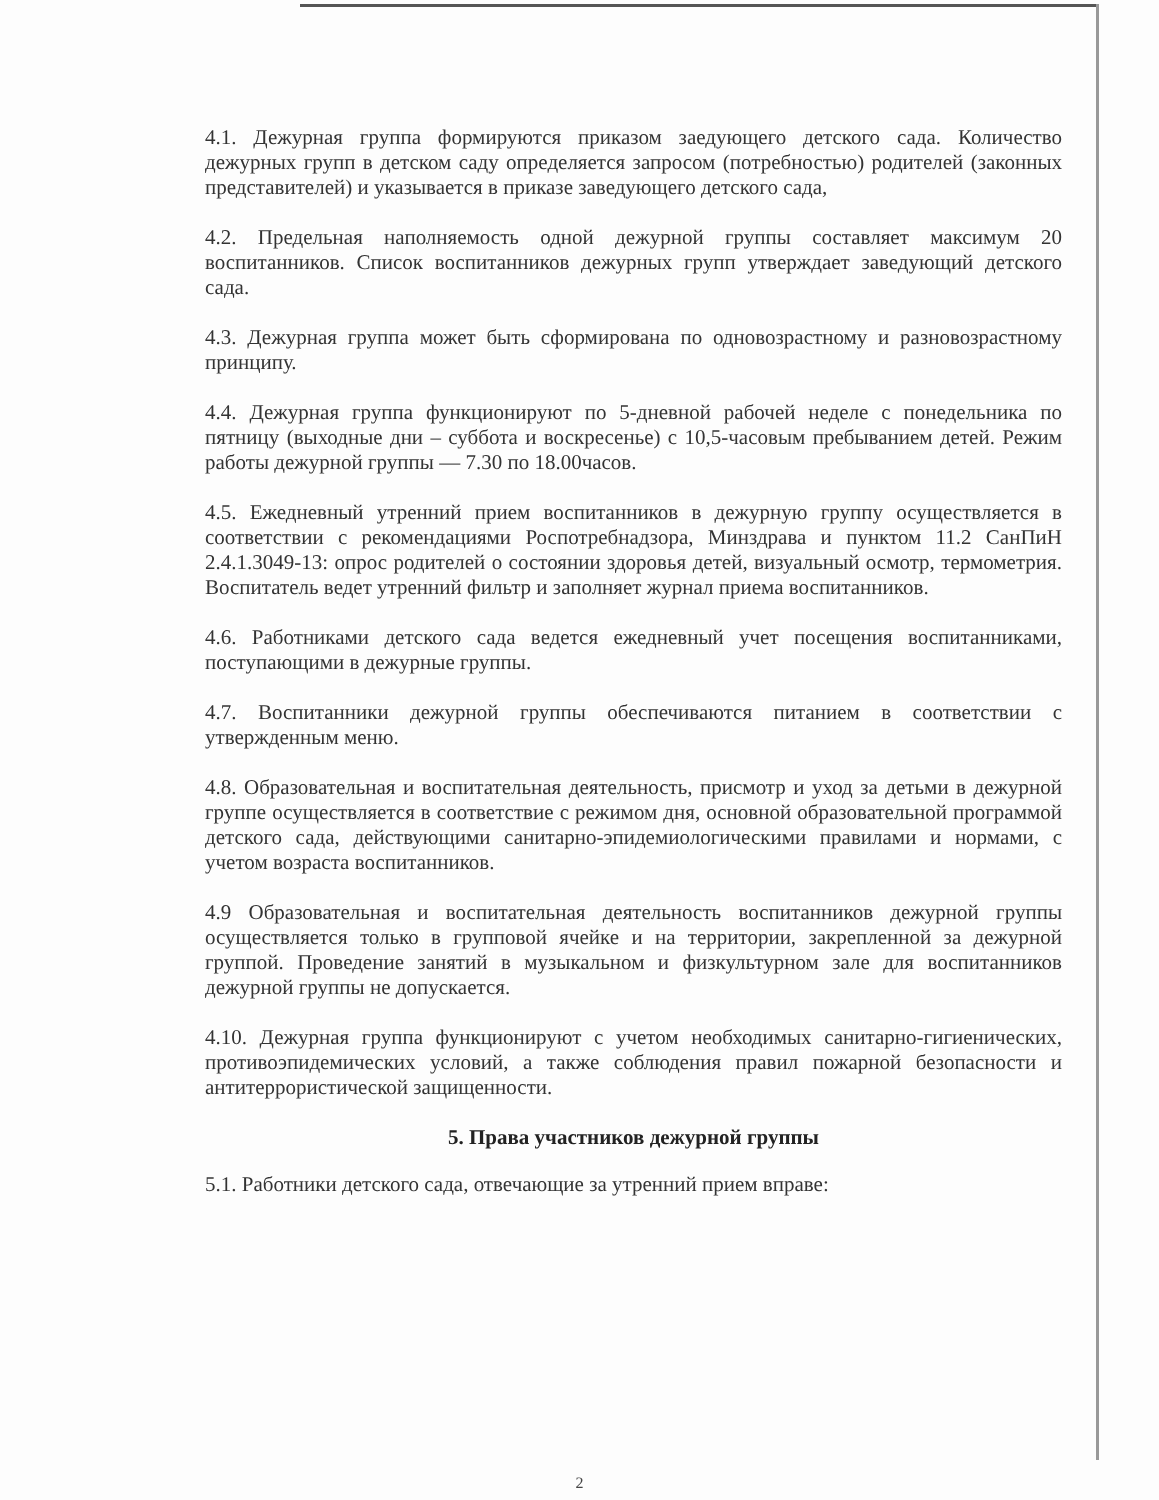4.1. Дежурная группа формируются приказом заедующего детского сада. Количество дежурных групп в детском саду определяется запросом (потребностью) родителей (законных представителей) и указывается в приказе заведующего детского сада,
4.2. Предельная наполняемость одной дежурной группы составляет максимум 20 воспитанников. Список воспитанников дежурных групп утверждает заведующий детского сада.
4.3. Дежурная группа может быть сформирована по одновозрастному и разновозрастному принципу.
4.4. Дежурная группа функционируют по 5-дневной рабочей неделе с понедельника по пятницу (выходные дни – суббота и воскресенье) с 10,5-часовым пребыванием детей. Режим работы дежурной группы — 7.30 по 18.00часов.
4.5. Ежедневный утренний прием воспитанников в дежурную группу осуществляется в соответствии с рекомендациями Роспотребнадзора, Минздрава и пунктом 11.2 СанПиН 2.4.1.3049-13: опрос родителей о состоянии здоровья детей, визуальный осмотр, термометрия. Воспитатель ведет утренний фильтр и заполняет журнал приема воспитанников.
4.6. Работниками детского сада ведется ежедневный учет посещения воспитанниками, поступающими в дежурные группы.
4.7. Воспитанники дежурной группы обеспечиваются питанием в соответствии с утвержденным меню.
4.8. Образовательная и воспитательная деятельность, присмотр и уход за детьми в дежурной группе осуществляется в соответствие с режимом дня, основной образовательной программой детского сада, действующими санитарно-эпидемиологическими правилами и нормами, с учетом возраста воспитанников.
4.9 Образовательная и воспитательная деятельность воспитанников дежурной группы осуществляется только в групповой ячейке и на территории, закрепленной за дежурной группой. Проведение занятий в музыкальном и физкультурном зале для воспитанников дежурной группы не допускается.
4.10. Дежурная группа функционируют с учетом необходимых санитарно-гигиенических, противоэпидемических условий, а также соблюдения правил пожарной безопасности и антитеррористической защищенности.
5. Права участников дежурной группы
5.1. Работники детского сада, отвечающие за утренний прием вправе:
2